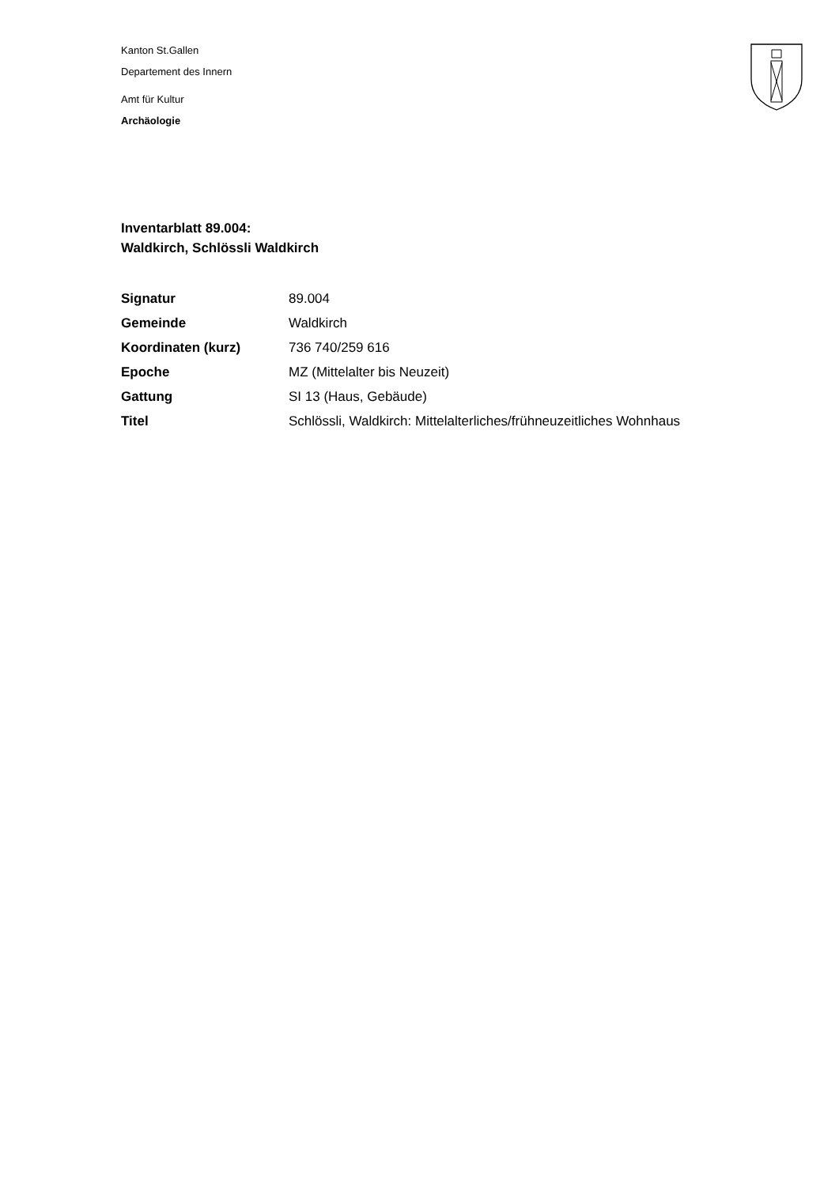Kanton St.Gallen
Departement des Innern
Amt für Kultur
Archäologie
Inventarblatt 89.004:
Waldkirch, Schlössli Waldkirch
| Signatur | 89.004 |
| Gemeinde | Waldkirch |
| Koordinaten (kurz) | 736 740/259 616 |
| Epoche | MZ (Mittelalter bis Neuzeit) |
| Gattung | SI 13 (Haus, Gebäude) |
| Titel | Schlössli, Waldkirch: Mittelalterliches/frühneuzeitliches Wohnhaus |